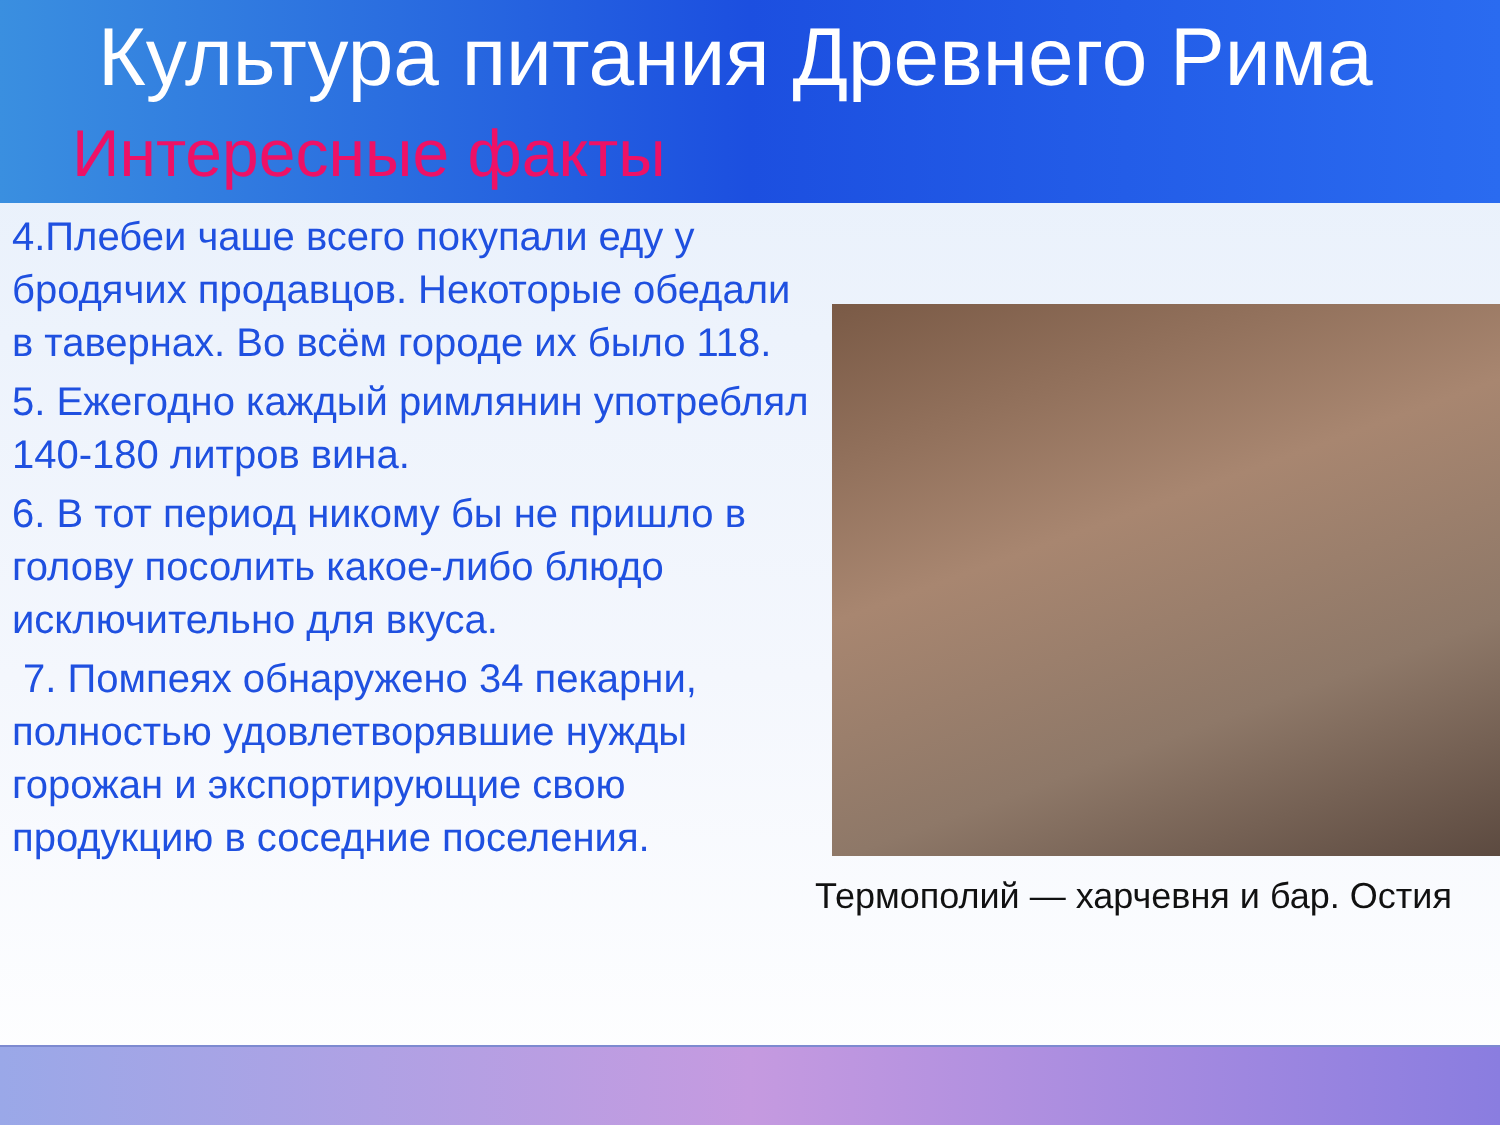Культура питания Древнего Рима
Интересные факты
4.Плебеи чаше всего покупали еду у бродячих продавцов. Некоторые обедали в тавернах. Во всём городе их было 118.
5. Ежегодно каждый римлянин употреблял 140-180 литров вина.
6. В тот период никому бы не пришло в голову посолить какое-либо блюдо исключительно для вкуса.
7. Помпеях обнаружено 34 пекарни, полностью удовлетворявшие нужды горожан и экспортирующие свою продукцию в соседние поселения.
Термополий — харчевня и бар. Остия